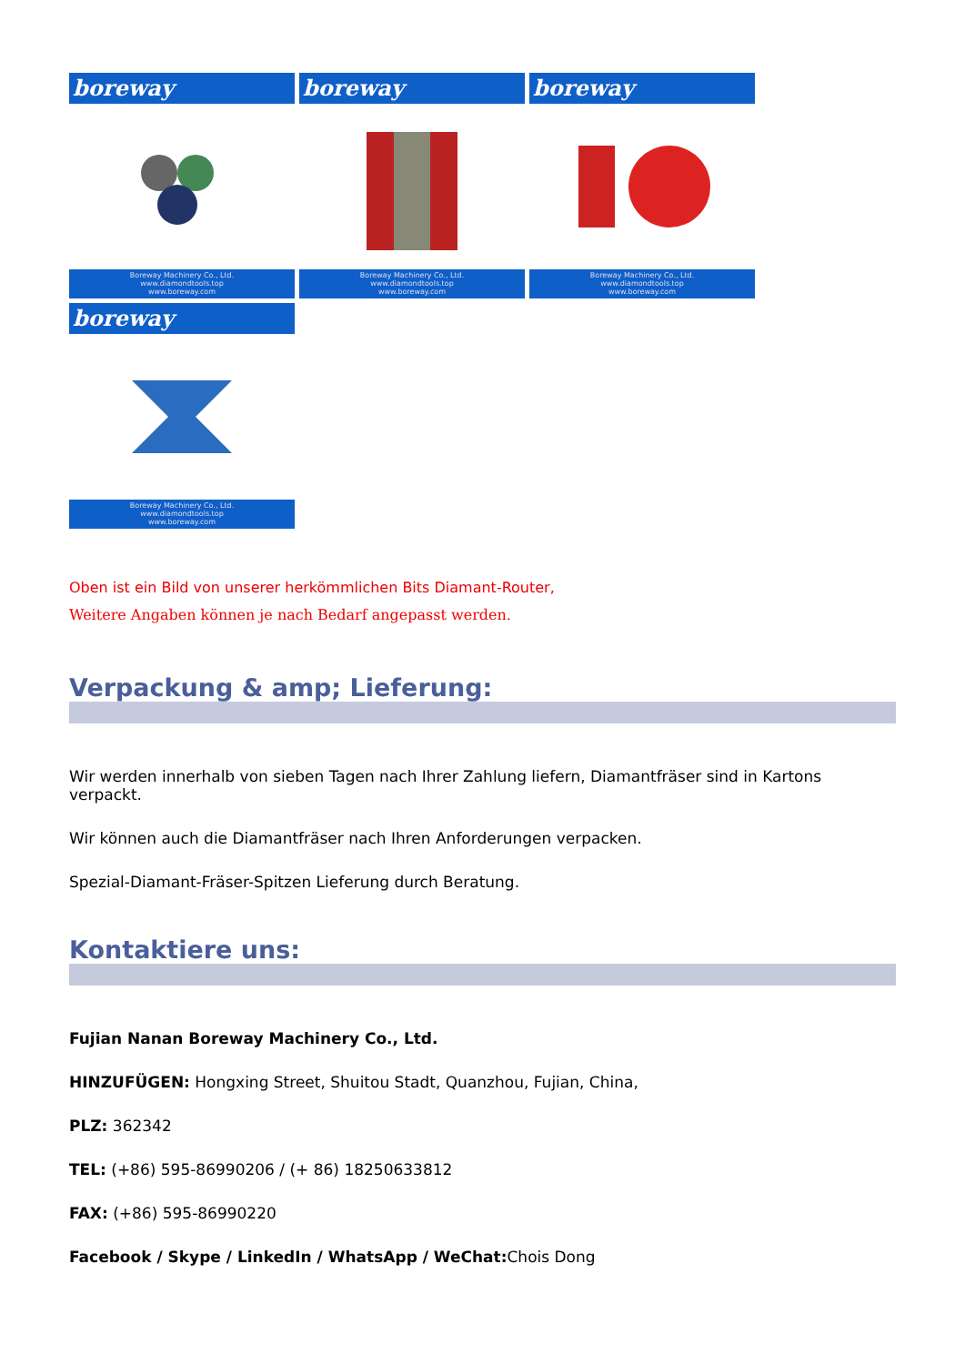boreway
Boreway Machinery Co., Ltd.
www.diamondtools.top
www.boreway.com
boreway
Boreway Machinery Co., Ltd.
www.diamondtools.top
www.boreway.com
boreway
Boreway Machinery Co., Ltd.
www.diamondtools.top
www.boreway.com
boreway
Boreway Machinery Co., Ltd.
www.diamondtools.top
www.boreway.com
Oben ist ein Bild von unserer herkömmlichen Bits Diamant-Router,
Weitere Angaben können je nach Bedarf angepasst werden.
Verpackung & amp; Lieferung:
Wir werden innerhalb von sieben Tagen nach Ihrer Zahlung liefern, Diamantfräser sind in Kartons verpackt.
Wir können auch die Diamantfräser nach Ihren Anforderungen verpacken.
Spezial-Diamant-Fräser-Spitzen Lieferung durch Beratung.
Kontaktiere uns:
Fujian Nanan Boreway Machinery Co., Ltd.
HINZUFÜGEN: Hongxing Street, Shuitou Stadt, Quanzhou, Fujian, China,
PLZ: 362342
TEL: (+86) 595-86990206 / (+ 86) 18250633812
FAX: (+86) 595-86990220
Facebook / Skype / LinkedIn / WhatsApp / WeChat: Chois Dong